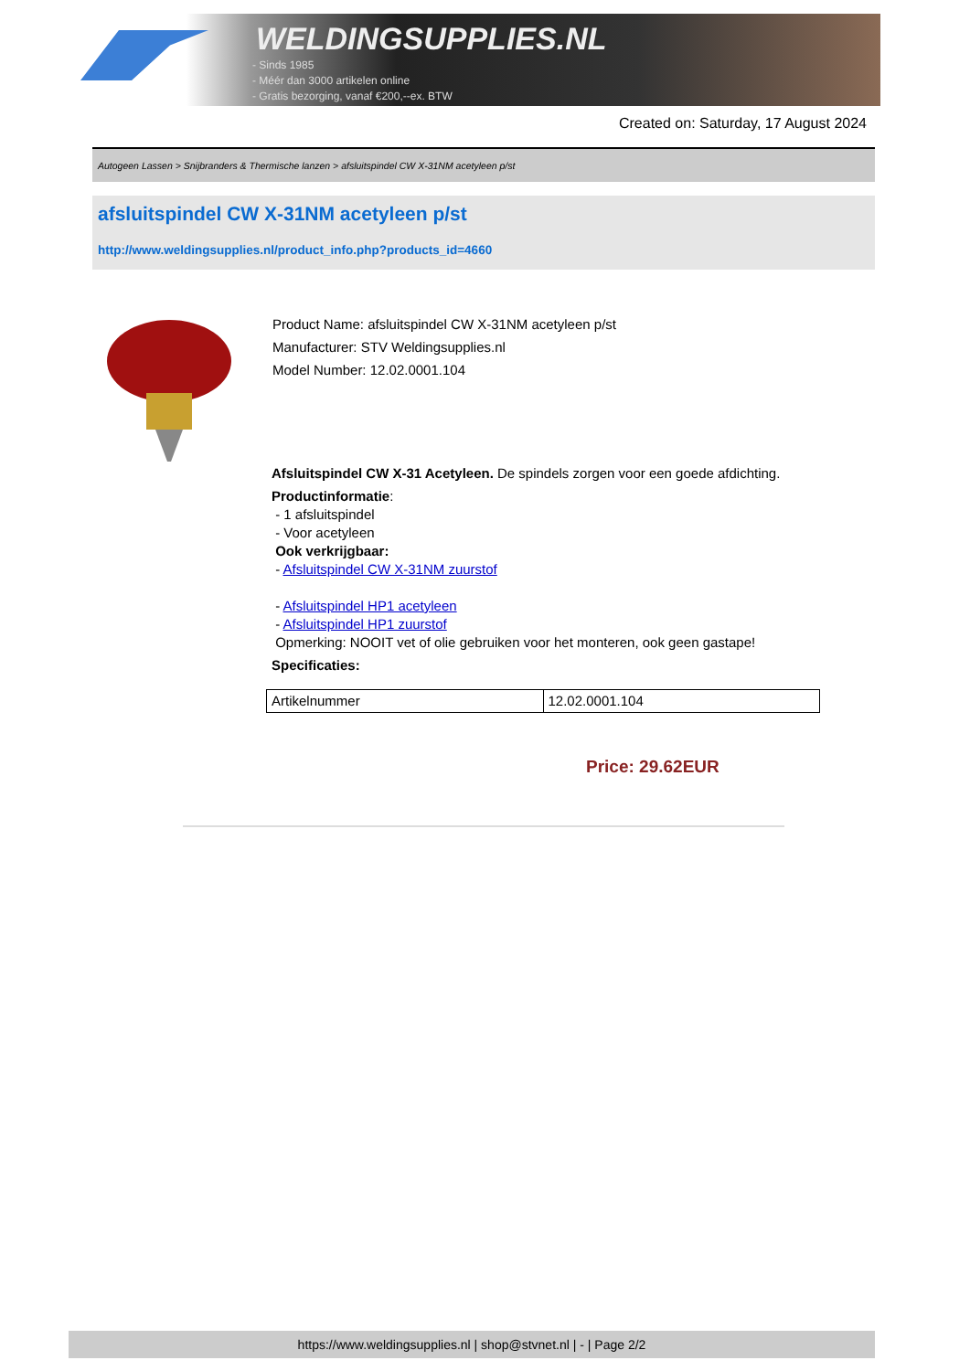WELDINGSUPPLIES.NL
- Sinds 1985
- Méér dan 3000 artikelen online
- Gratis bezorging, vanaf €200,--ex. BTW
Created on: Saturday, 17 August 2024
Autogeen Lassen > Snijbranders & Thermische lanzen > afsluitspindel CW X-31NM acetyleen p/st
afsluitspindel CW X-31NM acetyleen p/st
http://www.weldingsupplies.nl/product_info.php?products_id=4660
Product Name: afsluitspindel CW X-31NM acetyleen p/st
Manufacturer: STV Weldingsupplies.nl
Model Number: 12.02.0001.104
Afsluitspindel CW X-31 Acetyleen. De spindels zorgen voor een goede afdichting.
Productinformatie:
- 1 afsluitspindel
- Voor acetyleen
Ook verkrijgbaar:
- Afsluitspindel CW X-31NM zuurstof
- Afsluitspindel HP1 acetyleen
- Afsluitspindel HP1 zuurstof
Opmerking: NOOIT vet of olie gebruiken voor het monteren, ook geen gastape!
Specificaties:
| Artikelnummer | 12.02.0001.104 |
Price: 29.62EUR
https://www.weldingsupplies.nl | shop@stvnet.nl | - | Page 2/2